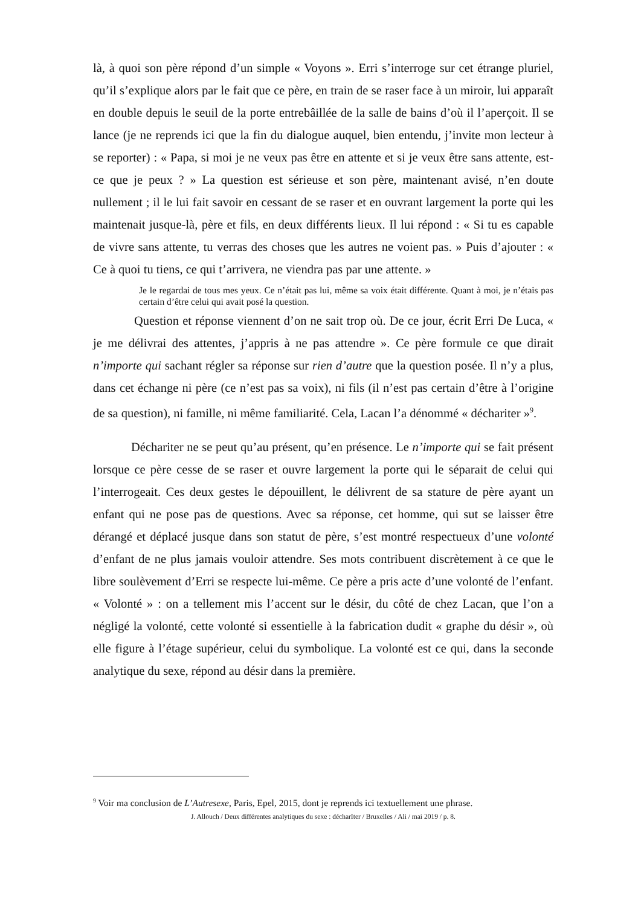là, à quoi son père répond d’un simple « Voyons ». Erri s’interroge sur cet étrange pluriel, qu’il s’explique alors par le fait que ce père, en train de se raser face à un miroir, lui apparaît en double depuis le seuil de la porte entrebâillée de la salle de bains d’où il l’aperçoit. Il se lance (je ne reprends ici que la fin du dialogue auquel, bien entendu, j’invite mon lecteur à se reporter) : « Papa, si moi je ne veux pas être en attente et si je veux être sans attente, est-ce que je peux ? » La question est sérieuse et son père, maintenant avisé, n’en doute nullement ; il le lui fait savoir en cessant de se raser et en ouvrant largement la porte qui les maintenait jusque-là, père et fils, en deux différents lieux. Il lui répond : « Si tu es capable de vivre sans attente, tu verras des choses que les autres ne voient pas. » Puis d’ajouter : « Ce à quoi tu tiens, ce qui t’arrivera, ne viendra pas par une attente. »
Je le regardai de tous mes yeux. Ce n’était pas lui, même sa voix était différente. Quant à moi, je n’étais pas certain d’être celui qui avait posé la question.
Question et réponse viennent d’on ne sait trop où. De ce jour, écrit Erri De Luca, « je me délivrai des attentes, j’appris à ne pas attendre ». Ce père formule ce que dirait n’importe qui sachant régler sa réponse sur rien d’autre que la question posée. Il n’y a plus, dans cet échange ni père (ce n’est pas sa voix), ni fils (il n’est pas certain d’être à l’origine de sa question), ni famille, ni même familiarité. Cela, Lacan l’a dénommé « déchariter »<sup>9</sup>.
Déchariter ne se peut qu’au présent, qu’en présence. Le n’importe qui se fait présent lorsque ce père cesse de se raser et ouvre largement la porte qui le séparait de celui qui l’interrogeait. Ces deux gestes le dépouillent, le délivrent de sa stature de père ayant un enfant qui ne pose pas de questions. Avec sa réponse, cet homme, qui sut se laisser être dérangé et déplacé jusque dans son statut de père, s’est montré respectueux d’une volonté d’enfant de ne plus jamais vouloir attendre. Ses mots contribuent discrètement à ce que le libre soulèvement d’Erri se respecte lui-même. Ce père a pris acte d’une volonté de l’enfant. « Volonté » : on a tellement mis l’accent sur le désir, du côté de chez Lacan, que l’on a négligé la volonté, cette volonté si essentielle à la fabrication dudit « graphe du désir », où elle figure à l’étage supérieur, celui du symbolique. La volonté est ce qui, dans la seconde analytique du sexe, répond au désir dans la première.
<sup>9</sup> Voir ma conclusion de L’Autresexe, Paris, Epel, 2015, dont je reprends ici textuellement une phrase.
J. Allouch / Deux différentes analytiques du sexe : décharIter / Bruxelles / Ali / mai 2019 / p. 8.